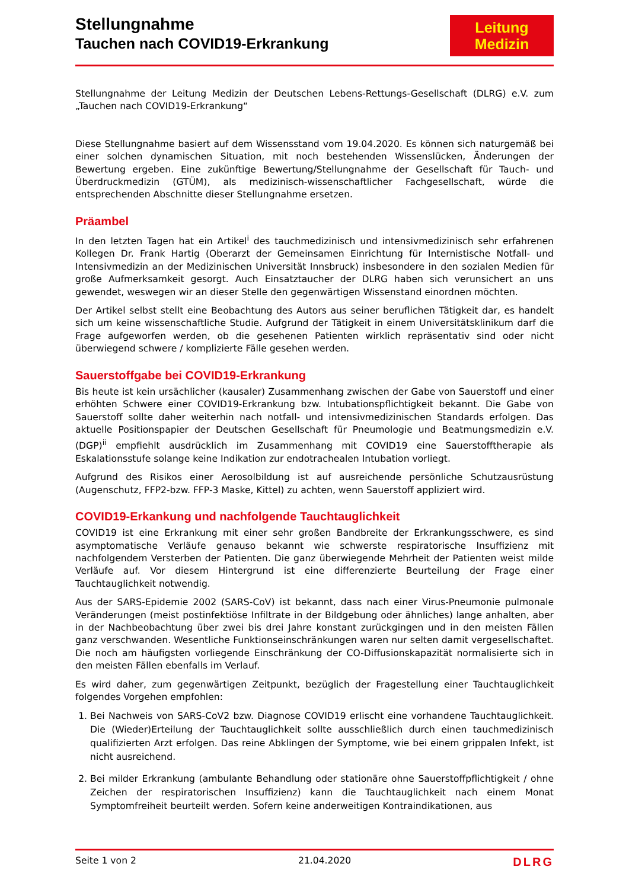Stellungnahme
Tauchen nach COVID19-Erkrankung
Leitung
Medizin
Stellungnahme der Leitung Medizin der Deutschen Lebens-Rettungs-Gesellschaft (DLRG) e.V. zum „Tauchen nach COVID19-Erkrankung“
Diese Stellungnahme basiert auf dem Wissensstand vom 19.04.2020. Es können sich naturgemäß bei einer solchen dynamischen Situation, mit noch bestehenden Wissenslücken, Änderungen der Bewertung ergeben. Eine zukünftige Bewertung/Stellungnahme der Gesellschaft für Tauch- und Überdruckmedizin (GTÜM), als medizinisch-wissenschaftlicher Fachgesellschaft, würde die entsprechenden Abschnitte dieser Stellungnahme ersetzen.
Präambel
In den letzten Tagen hat ein Artikel<sup>i</sup> des tauchmedizinisch und intensivmedizinisch sehr erfahrenen Kollegen Dr. Frank Hartig (Oberarzt der Gemeinsamen Einrichtung für Internistische Notfall- und Intensivmedizin an der Medizinischen Universität Innsbruck) insbesondere in den sozialen Medien für große Aufmerksamkeit gesorgt. Auch Einsatztaucher der DLRG haben sich verunsichert an uns gewendet, weswegen wir an dieser Stelle den gegenwärtigen Wissenstand einordnen möchten.
Der Artikel selbst stellt eine Beobachtung des Autors aus seiner beruflichen Tätigkeit dar, es handelt sich um keine wissenschaftliche Studie. Aufgrund der Tätigkeit in einem Universitätsklinikum darf die Frage aufgeworfen werden, ob die gesehenen Patienten wirklich repräsentativ sind oder nicht überwiegend schwere / komplizierte Fälle gesehen werden.
Sauerstoffgabe bei COVID19-Erkrankung
Bis heute ist kein ursächlicher (kausaler) Zusammenhang zwischen der Gabe von Sauerstoff und einer erhöhten Schwere einer COVID19-Erkrankung bzw. Intubationspflichtigkeit bekannt. Die Gabe von Sauerstoff sollte daher weiterhin nach notfall- und intensivmedizinischen Standards erfolgen. Das aktuelle Positionspapier der Deutschen Gesellschaft für Pneumologie und Beatmungsmedizin e.V. (DGP)<sup>ii</sup> empfiehlt ausdrücklich im Zusammenhang mit COVID19 eine Sauerstofftherapie als Eskalationsstufe solange keine Indikation zur endotrachealen Intubation vorliegt.
Aufgrund des Risikos einer Aerosolbildung ist auf ausreichende persönliche Schutzausrüstung (Augenschutz, FFP2-bzw. FFP-3 Maske, Kittel) zu achten, wenn Sauerstoff appliziert wird.
COVID19-Erkankung und nachfolgende Tauchtauglichkeit
COVID19 ist eine Erkrankung mit einer sehr großen Bandbreite der Erkrankungsschwere, es sind asymptomatische Verläufe genauso bekannt wie schwerste respiratorische Insuffizienz mit nachfolgendem Versterben der Patienten. Die ganz überwiegende Mehrheit der Patienten weist milde Verläufe auf. Vor diesem Hintergrund ist eine differenzierte Beurteilung der Frage einer Tauchtauglichkeit notwendig.
Aus der SARS-Epidemie 2002 (SARS-CoV) ist bekannt, dass nach einer Virus-Pneumonie pulmonale Veränderungen (meist postinfektiöse Infiltrate in der Bildgebung oder ähnliches) lange anhalten, aber in der Nachbeobachtung über zwei bis drei Jahre konstant zurückgingen und in den meisten Fällen ganz verschwanden. Wesentliche Funktionseinschränkungen waren nur selten damit vergesellschaftet. Die noch am häufigsten vorliegende Einschränkung der CO-Diffusionskapazität normalisierte sich in den meisten Fällen ebenfalls im Verlauf.
Es wird daher, zum gegenwärtigen Zeitpunkt, bezüglich der Fragestellung einer Tauchtauglichkeit folgendes Vorgehen empfohlen:
1. Bei Nachweis von SARS-CoV2 bzw. Diagnose COVID19 erlischt eine vorhandene Tauchtauglichkeit. Die (Wieder)Erteilung der Tauchtauglichkeit sollte ausschließlich durch einen tauchmedizinisch qualifizierten Arzt erfolgen. Das reine Abklingen der Symptome, wie bei einem grippalen Infekt, ist nicht ausreichend.
2. Bei milder Erkrankung (ambulante Behandlung oder stationäre ohne Sauerstoffpflichtigkeit / ohne Zeichen der respiratorischen Insuffizienz) kann die Tauchtauglichkeit nach einem Monat Symptomfreiheit beurteilt werden. Sofern keine anderweitigen Kontraindikationen, aus
Seite 1 von 2 21.04.2020 DLRG